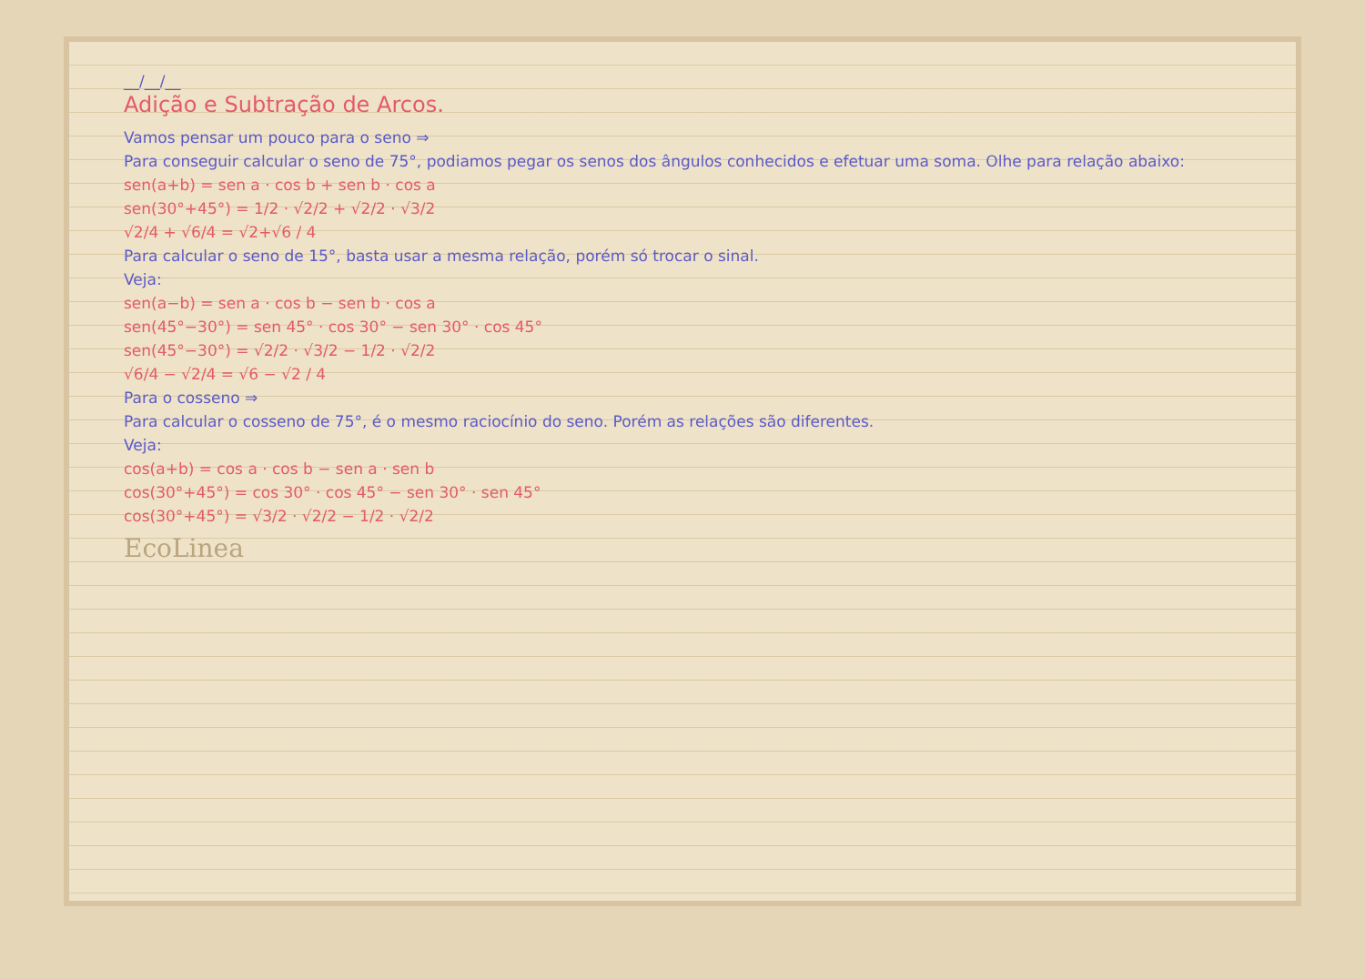__/__/__
Adição e Subtração de Arcos.
Vamos pensar um pouco para o seno ⇒
Para conseguir calcular o seno de 75°, podiamos pegar os senos dos ângulos conhecidos e efetuar uma soma. Olhe para relação abaixo:
sen(a+b) = sen a · cos b + sen b · cos a
sen(30°+45°) = 1/2 · √2/2 + √2/2 · √3/2
√2/4 + √6/4 = √2+√6 / 4
Para calcular o seno de 15°, basta usar a mesma relação, porém só trocar o sinal.
Veja:
sen(a−b) = sen a · cos b − sen b · cos a
sen(45°−30°) = sen 45° · cos 30° − sen 30° · cos 45°
sen(45°−30°) = √2/2 · √3/2 − 1/2 · √2/2
√6/4 − √2/4 = √6 − √2 / 4
Para o cosseno ⇒
Para calcular o cosseno de 75°, é o mesmo raciocínio do seno. Porém as relações são diferentes.
Veja:
cos(a+b) = cos a · cos b − sen a · sen b
cos(30°+45°) = cos 30° · cos 45° − sen 30° · sen 45°
cos(30°+45°) = √3/2 · √2/2 − 1/2 · √2/2
EcoLinea